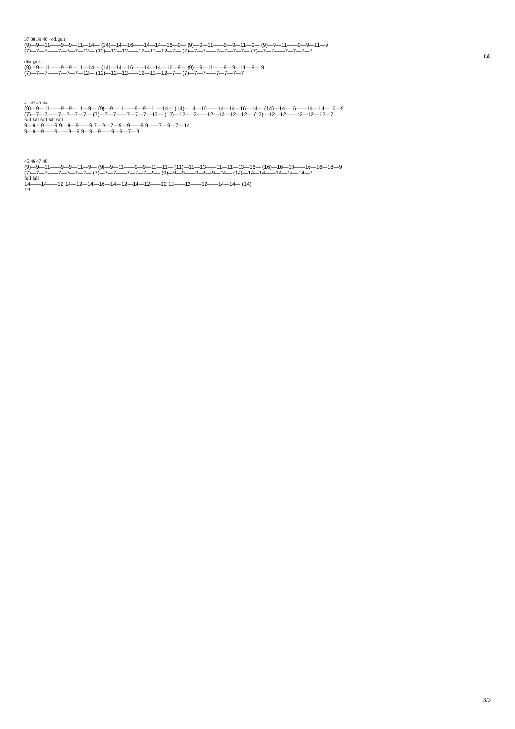37 38 39 40 · od.guit.
(9)—9—11——9—9—11—14— (14)—14—16——14—14—16—9— (9)—9—11——9—9—11—9— (9)—9—11——9—9—11—9
(7)—7—7——7—7—7—12— (12)—12—12——12—12—12—7— (7)—7—7——7—7—7—7— (7)—7—7——7—7—7—7
full
dist.guit.
(9)—9—11——9—9—11—14— (14)—14—16——14—14—16—9— (9)—9—11——9—9—11—9— 9
(7)—7—7——7—7—7—12— (12)—12—12——12—12—12—7— (7)—7—7——7—7—7—7
41 42 43 44
(9)—9—11——9—9—11—9— (9)—9—11——9—9—11—14— (14)—14—16——14—14—16—14— (14)—14—16——14—14—16—9
(7)—7—7——7—7—7—7— (7)—7—7——7—7—7—12— (12)—12—12——12—12—12—12— (12)—12—12——12—12—12—7
full full full full full
9—9—9——9 9—9—9——9 7—9—7—9—9——9 9——7—9—7—14
9—9—9——9——9—9 9—9—9——9—9—7—9
45 46 47 48
(9)—9—11——9—9—11—9— (9)—9—11——9—9—11—11— (11)—11—13——11—11—13—16— (16)—16—18——16—16—18—9
(7)—7—7——7—7—7—7— (7)—7—7——7—7—7—9— (9)—9—9——9—9—9—14— (14)—14—14——14—14—14—7
full full
14——14——12 14—12—14—16—14—12—14—12——12 12——12——12——14—14— (14)
13
3/3